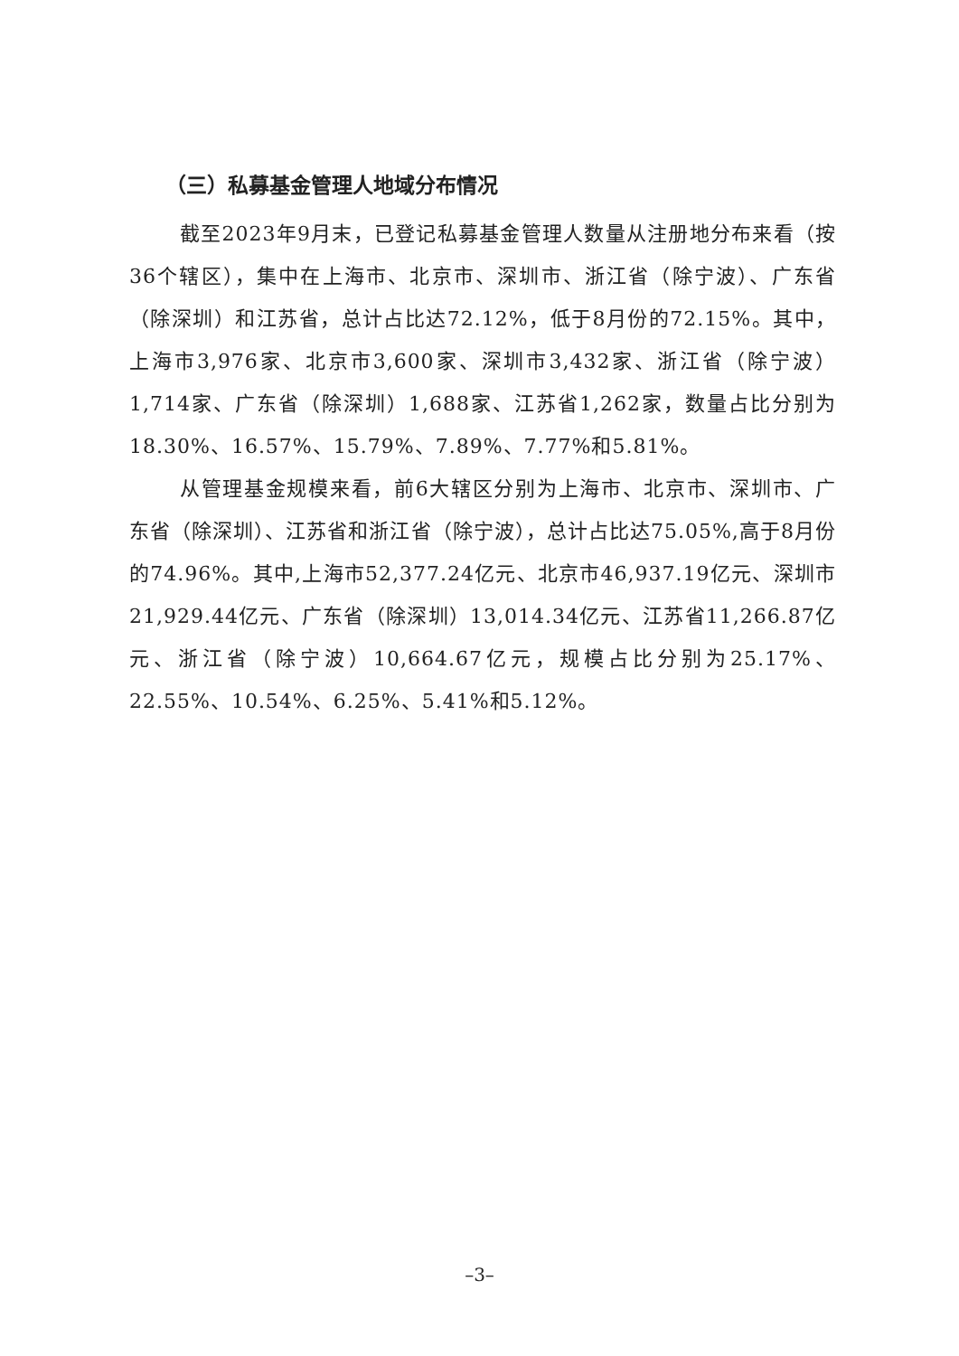（三）私募基金管理人地域分布情况
截至2023年9月末，已登记私募基金管理人数量从注册地分布来看（按36个辖区），集中在上海市、北京市、深圳市、浙江省（除宁波）、广东省（除深圳）和江苏省，总计占比达72.12%，低于8月份的72.15%。其中，上海市3,976家、北京市3,600家、深圳市3,432家、浙江省（除宁波）1,714家、广东省（除深圳）1,688家、江苏省1,262家，数量占比分别为18.30%、16.57%、15.79%、7.89%、7.77%和5.81%。
从管理基金规模来看，前6大辖区分别为上海市、北京市、深圳市、广东省（除深圳）、江苏省和浙江省（除宁波），总计占比达75.05%,高于8月份的74.96%。其中,上海市52,377.24亿元、北京市46,937.19亿元、深圳市21,929.44亿元、广东省（除深圳）13,014.34亿元、江苏省11,266.87亿元、浙江省（除宁波）10,664.67亿元，规模占比分别为25.17%、22.55%、10.54%、6.25%、5.41%和5.12%。
–3–